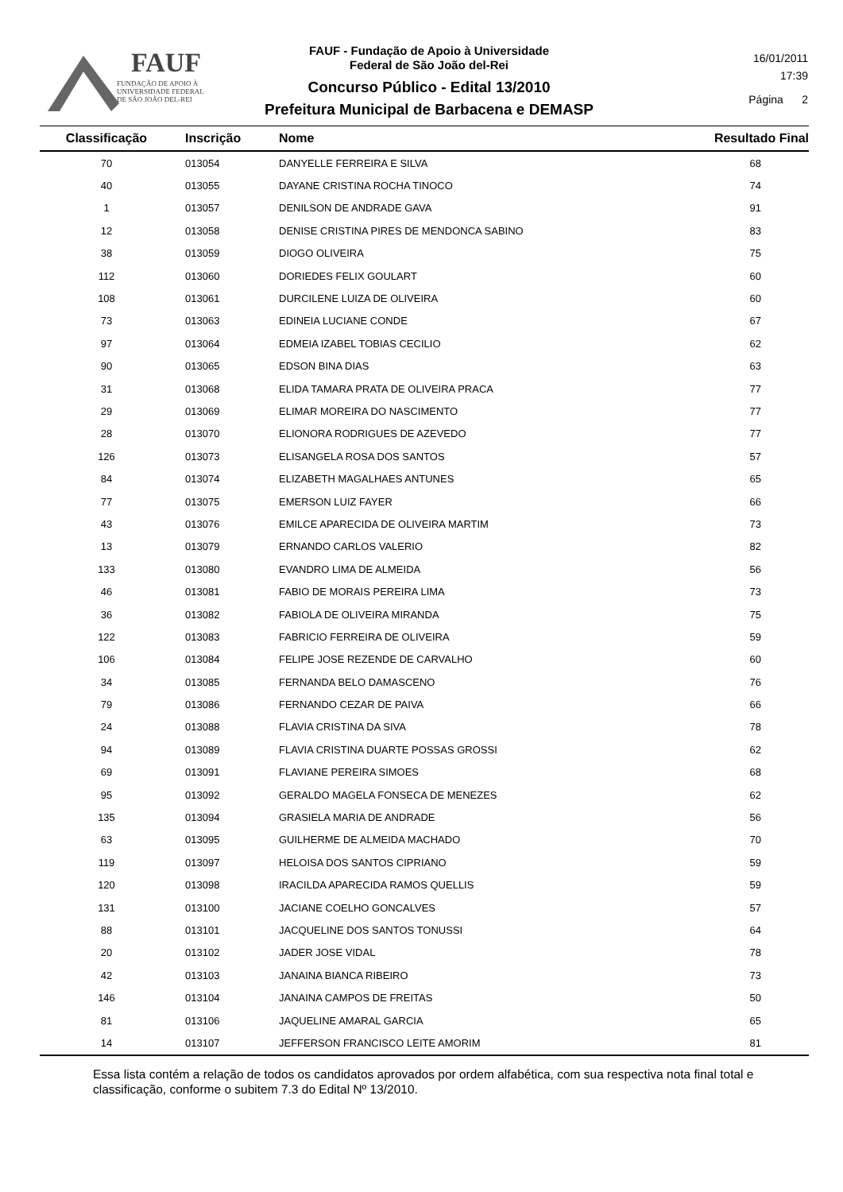FAUF
FUNDAÇÃO DE APOIO À
UNIVERSIDADE FEDERAL
DE SÃO JOÃO DEL-REI
FAUF - Fundação de Apoio à Universidade
Federal de São João del-Rei
Concurso Público - Edital 13/2010
Prefeitura Municipal de Barbacena e DEMASP
16/01/2011
17:39
Página 2
| Classificação | Inscrição | Nome | Resultado Final |
| --- | --- | --- | --- |
| 70 | 013054 | DANYELLE FERREIRA E SILVA | 68 |
| 40 | 013055 | DAYANE CRISTINA ROCHA TINOCO | 74 |
| 1 | 013057 | DENILSON DE ANDRADE GAVA | 91 |
| 12 | 013058 | DENISE CRISTINA PIRES DE MENDONCA SABINO | 83 |
| 38 | 013059 | DIOGO OLIVEIRA | 75 |
| 112 | 013060 | DORIEDES FELIX GOULART | 60 |
| 108 | 013061 | DURCILENE LUIZA DE OLIVEIRA | 60 |
| 73 | 013063 | EDINEIA LUCIANE CONDE | 67 |
| 97 | 013064 | EDMEIA IZABEL TOBIAS CECILIO | 62 |
| 90 | 013065 | EDSON BINA DIAS | 63 |
| 31 | 013068 | ELIDA TAMARA PRATA DE OLIVEIRA PRACA | 77 |
| 29 | 013069 | ELIMAR MOREIRA DO NASCIMENTO | 77 |
| 28 | 013070 | ELIONORA RODRIGUES DE AZEVEDO | 77 |
| 126 | 013073 | ELISANGELA ROSA DOS SANTOS | 57 |
| 84 | 013074 | ELIZABETH MAGALHAES ANTUNES | 65 |
| 77 | 013075 | EMERSON LUIZ FAYER | 66 |
| 43 | 013076 | EMILCE APARECIDA DE OLIVEIRA MARTIM | 73 |
| 13 | 013079 | ERNANDO CARLOS VALERIO | 82 |
| 133 | 013080 | EVANDRO LIMA DE ALMEIDA | 56 |
| 46 | 013081 | FABIO DE MORAIS PEREIRA LIMA | 73 |
| 36 | 013082 | FABIOLA DE OLIVEIRA MIRANDA | 75 |
| 122 | 013083 | FABRICIO FERREIRA DE OLIVEIRA | 59 |
| 106 | 013084 | FELIPE JOSE REZENDE DE CARVALHO | 60 |
| 34 | 013085 | FERNANDA BELO DAMASCENO | 76 |
| 79 | 013086 | FERNANDO CEZAR DE PAIVA | 66 |
| 24 | 013088 | FLAVIA CRISTINA DA SIVA | 78 |
| 94 | 013089 | FLAVIA CRISTINA DUARTE POSSAS GROSSI | 62 |
| 69 | 013091 | FLAVIANE PEREIRA SIMOES | 68 |
| 95 | 013092 | GERALDO MAGELA FONSECA DE MENEZES | 62 |
| 135 | 013094 | GRASIELA MARIA DE ANDRADE | 56 |
| 63 | 013095 | GUILHERME DE ALMEIDA MACHADO | 70 |
| 119 | 013097 | HELOISA DOS SANTOS CIPRIANO | 59 |
| 120 | 013098 | IRACILDA APARECIDA RAMOS QUELLIS | 59 |
| 131 | 013100 | JACIANE COELHO GONCALVES | 57 |
| 88 | 013101 | JACQUELINE DOS SANTOS TONUSSI | 64 |
| 20 | 013102 | JADER JOSE VIDAL | 78 |
| 42 | 013103 | JANAINA BIANCA RIBEIRO | 73 |
| 146 | 013104 | JANAINA CAMPOS DE FREITAS | 50 |
| 81 | 013106 | JAQUELINE AMARAL GARCIA | 65 |
| 14 | 013107 | JEFFERSON FRANCISCO LEITE AMORIM | 81 |
Essa lista contém a relação de todos os candidatos aprovados por ordem alfabética, com sua respectiva nota final total e classificação, conforme o subitem 7.3 do Edital Nº 13/2010.